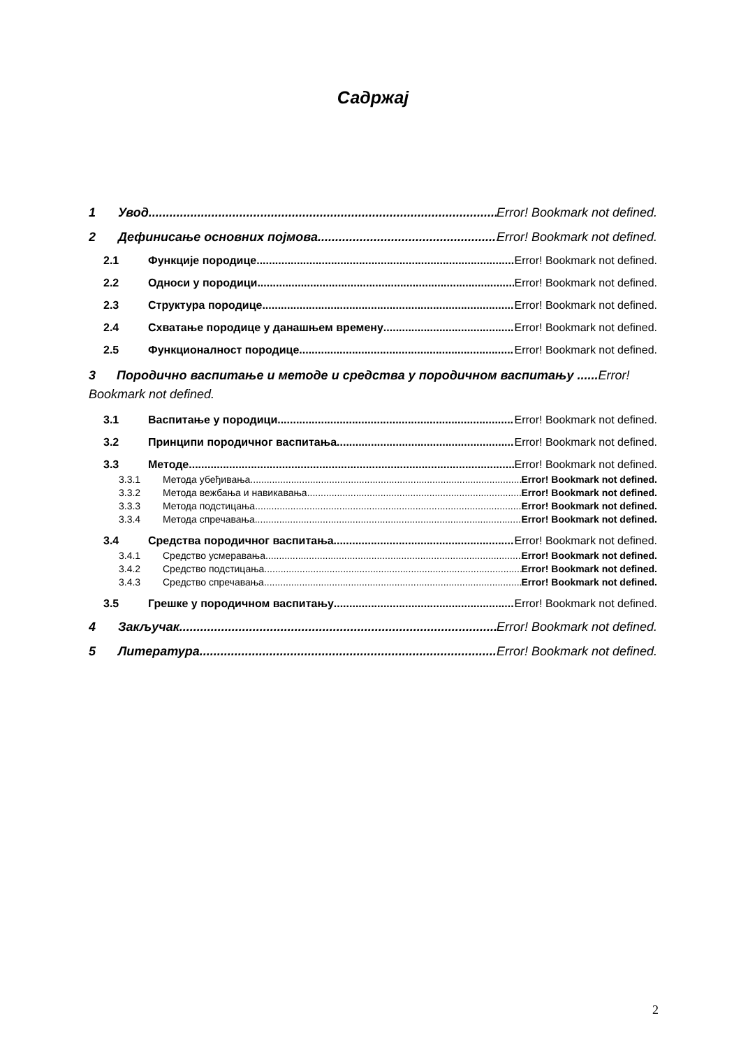Садржај
1 Увод Error! Bookmark not defined.
2 Дефинисање основних појмова Error! Bookmark not defined.
2.1 Функције породице Error! Bookmark not defined.
2.2 Односи у породици Error! Bookmark not defined.
2.3 Структура породице Error! Bookmark not defined.
2.4 Схватање породице у данашњем времену Error! Bookmark not defined.
2.5 Функционалност породице Error! Bookmark not defined.
3 Породично васпитање и методе и средства у породичном васпитању ......Error! Bookmark not defined.
3.1 Васпитање у породици Error! Bookmark not defined.
3.2 Принципи породичног васпитања Error! Bookmark not defined.
3.3 Методе Error! Bookmark not defined.
3.3.1 Метода убеђивања Error! Bookmark not defined.
3.3.2 Метода вежбања и навикавања Error! Bookmark not defined.
3.3.3 Метода подстицања Error! Bookmark not defined.
3.3.4 Метода спречавања Error! Bookmark not defined.
3.4 Средства породичног васпитања Error! Bookmark not defined.
3.4.1 Средство усмеравања Error! Bookmark not defined.
3.4.2 Средство подстицања Error! Bookmark not defined.
3.4.3 Средство спречавања Error! Bookmark not defined.
3.5 Грешке у породичном васпитању Error! Bookmark not defined.
4 Закључак Error! Bookmark not defined.
5 Литература Error! Bookmark not defined.
2